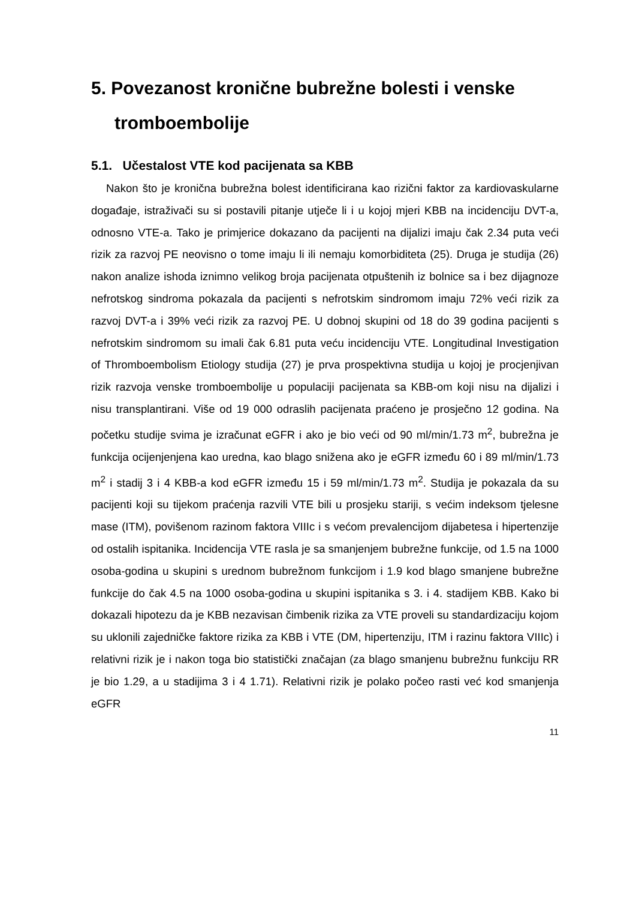5. Povezanost kronične bubrežne bolesti i venske tromboembolije
5.1. Učestalost VTE kod pacijenata sa KBB
Nakon što je kronična bubrežna bolest identificirana kao rizični faktor za kardiovaskularne događaje, istraživači su si postavili pitanje utječe li i u kojoj mjeri KBB na incidenciju DVT-a, odnosno VTE-a. Tako je primjerice dokazano da pacijenti na dijalizi imaju čak 2.34 puta veći rizik za razvoj PE neovisno o tome imaju li ili nemaju komorbiditeta (25). Druga je studija (26) nakon analize ishoda iznimno velikog broja pacijenata otpuštenih iz bolnice sa i bez dijagnoze nefrotskog sindroma pokazala da pacijenti s nefrotskim sindromom imaju 72% veći rizik za razvoj DVT-a i 39% veći rizik za razvoj PE. U dobnoj skupini od 18 do 39 godina pacijenti s nefrotskim sindromom su imali čak 6.81 puta veću incidenciju VTE. Longitudinal Investigation of Thromboembolism Etiology studija (27) je prva prospektivna studija u kojoj je procjenjivan rizik razvoja venske tromboembolije u populaciji pacijenata sa KBB-om koji nisu na dijalizi i nisu transplantirani. Više od 19 000 odraslih pacijenata praćeno je prosječno 12 godina. Na početku studije svima je izračunat eGFR i ako je bio veći od 90 ml/min/1.73 m<sup>2</sup>, bubrežna je funkcija ocijenjenjena kao uredna, kao blago snižena ako je eGFR između 60 i 89 ml/min/1.73 m<sup>2</sup> i stadij 3 i 4 KBB-a kod eGFR između 15 i 59 ml/min/1.73 m<sup>2</sup>. Studija je pokazala da su pacijenti koji su tijekom praćenja razvili VTE bili u prosjeku stariji, s većim indeksom tjelesne mase (ITM), povišenom razinom faktora VIIIc i s većom prevalencijom dijabetesa i hipertenzije od ostalih ispitanika. Incidencija VTE rasla je sa smanjenjem bubrežne funkcije, od 1.5 na 1000 osoba-godina u skupini s urednom bubrežnom funkcijom i 1.9 kod blago smanjene bubrežne funkcije do čak 4.5 na 1000 osoba-godina u skupini ispitanika s 3. i 4. stadijem KBB. Kako bi dokazali hipotezu da je KBB nezavisan čimbenik rizika za VTE proveli su standardizaciju kojom su uklonili zajedničke faktore rizika za KBB i VTE (DM, hipertenziju, ITM i razinu faktora VIIIc) i relativni rizik je i nakon toga bio statistički značajan (za blago smanjenu bubrežnu funkciju RR je bio 1.29, a u stadijima 3 i 4 1.71). Relativni rizik je polako počeo rasti već kod smanjenja eGFR
11